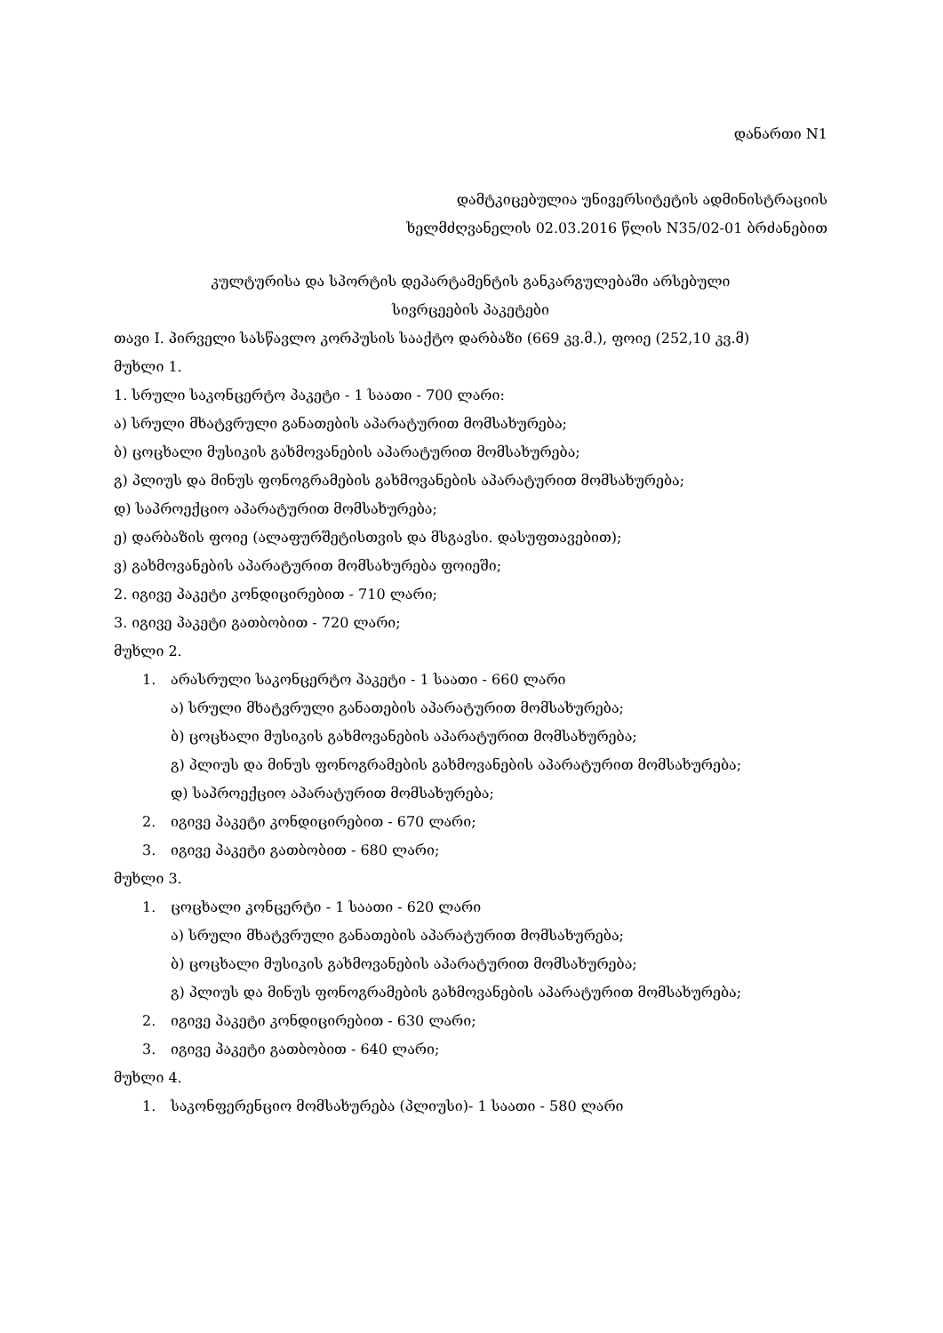დანართი N1
დამტკიცებულია უნივერსიტეტის ადმინისტრაციის
ხელმძღვანელის 02.03.2016 წლის N35/02-01 ბრძანებით
კულტურისა და სპორტის დეპარტამენტის განკარგულებაში არსებული
სივრცეების პაკეტები
თავი I. პირველი სასწავლო კორპუსის სააქტო დარბაზი (669 კვ.მ.), ფოიე (252,10 კვ.მ)
მუხლი 1.
1. სრული საკონცერტო პაკეტი - 1 საათი - 700 ლარი:
ა) სრული მხატვრული განათების აპარატურით მომსახურება;
ბ) ცოცხალი მუსიკის გახმოვანების აპარატურით მომსახურება;
გ) პლიუს და მინუს ფონოგრამების გახმოვანების აპარატურით მომსახურება;
დ) საპროექციო აპარატურით მომსახურება;
ე) დარბაზის ფოიე (ალაფურშეტისთვის და მსგავსი. დასუფთავებით);
ვ) გახმოვანების აპარატურით მომსახურება ფოიეში;
2. იგივე პაკეტი კონდიცირებით - 710 ლარი;
3. იგივე პაკეტი გათბობით - 720 ლარი;
მუხლი 2.
1. არასრული საკონცერტო პაკეტი - 1 საათი - 660 ლარი
ა) სრული მხატვრული განათების აპარატურით მომსახურება;
ბ) ცოცხალი მუსიკის გახმოვანების აპარატურით მომსახურება;
გ) პლიუს და მინუს ფონოგრამების გახმოვანების აპარატურით მომსახურება;
დ) საპროექციო აპარატურით მომსახურება;
2. იგივე პაკეტი კონდიცირებით - 670 ლარი;
3. იგივე პაკეტი გათბობით - 680 ლარი;
მუხლი 3.
1. ცოცხალი კონცერტი - 1 საათი - 620 ლარი
ა) სრული მხატვრული განათების აპარატურით მომსახურება;
ბ) ცოცხალი მუსიკის გახმოვანების აპარატურით მომსახურება;
გ) პლიუს და მინუს ფონოგრამების გახმოვანების აპარატურით მომსახურება;
2. იგივე პაკეტი კონდიცირებით - 630 ლარი;
3. იგივე პაკეტი გათბობით - 640 ლარი;
მუხლი 4.
1. საკონფერენციო მომსახურება (პლიუსი)- 1 საათი - 580 ლარი